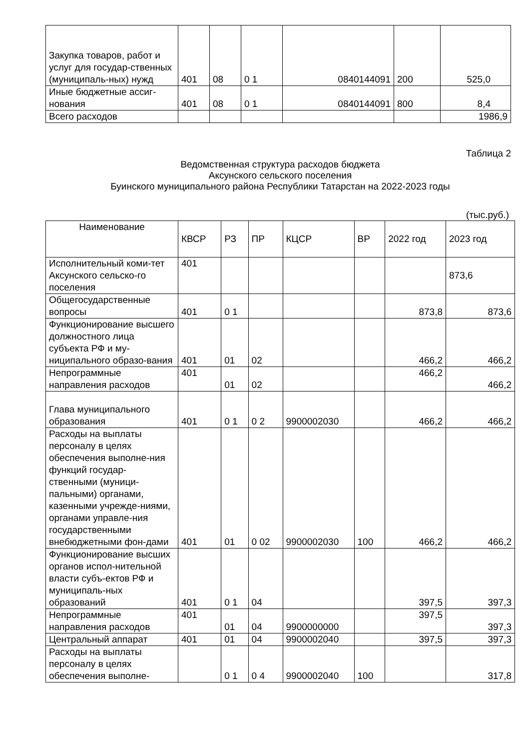| Закупка товаров, работ и услуг для государ-ственных (муниципаль-ных) нужд | 401 | 08 | 0 1 | 0840144091 | 200 | 525,0 |
| Иные бюджетные ассиг-нования | 401 | 08 | 0 1 | 0840144091 | 800 | 8,4 |
| Всего расходов | | | | | | 1986,9 |
Таблица 2
Ведомственная структура расходов бюджета
Аксунского сельского поселения
Буинского муниципального района Республики Татарстан на 2022-2023 годы
(тыс.руб.)
| Наименование | КВСР | РЗ | ПР | КЦСР | ВР | 2022 год | 2023 год |
| --- | --- | --- | --- | --- | --- | --- | --- |
| Исполнительный коми-тет Аксунского сельско-го поселения | 401 | | | | | | 873,6 |
| Общегосударственные вопросы | 401 | 0 1 | | | | 873,8 | 873,6 |
| Функционирование высшего должностного лица субъекта РФ и му-ниципального образо-вания | 401 | 01 | 02 | | | 466,2 | 466,2 |
| Непрограммные направления расходов | 401 | 01 | 02 | | | 466,2 | 466,2 |
| Глава муниципального образования | 401 | 0 1 | 0 2 | 9900002030 | | 466,2 | 466,2 |
| Расходы на выплаты персоналу в целях обеспечения выполне-ния функций государ-ственными (муници-пальными) органами, казенными учрежде-ниями, органами управле-ния государственными внебюджетными фон-дами | 401 | 01 | 0 02 | 9900002030 | 100 | 466,2 | 466,2 |
| Функционирование высших органов испол-нительной власти субъ-ектов РФ и муниципаль-ных образований | 401 | 0 1 | 04 | | | 397,5 | 397,3 |
| Непрограммные направления расходов | 401 | 01 | 04 | 9900000000 | | 397,5 | 397,3 |
| Центральный аппарат | 401 | 01 | 04 | 9900002040 | | 397,5 | 397,3 |
| Расходы на выплаты персоналу в целях обеспечения выполне- | | 0 1 | 0 4 | 9900002040 | 100 | | 317,8 |